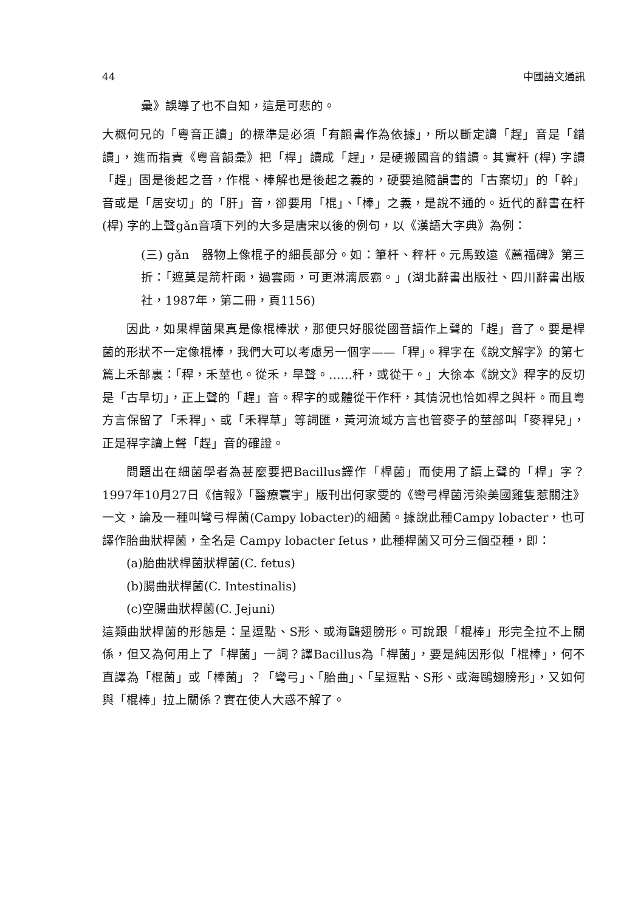44 中國語文通訊
彙》誤導了也不自知，這是可悲的。
大概何兄的「粵音正讀」的標準是必須「有韻書作為依據」，所以斷定讀「趕」音是「錯讀」，進而指責《粵音韻彙》把「桿」讀成「趕」，是硬搬國音的錯讀。其實杆 (桿) 字讀「趕」固是後起之音，作棍、棒解也是後起之義的，硬要追隨韻書的「古案切」的「幹」音或是「居安切」的「肝」音，卻要用「棍」、「棒」之義，是說不通的。近代的辭書在杆 (桿) 字的上聲gǎn音項下列的大多是唐宋以後的例句，以《漢語大字典》為例：
(三) gǎn　器物上像棍子的細長部分。如：筆杆、秤杆。元馬致遠《薦福碑》第三折：「遮莫是箭杆雨，過雲雨，可更淋漓辰霸。」(湖北辭書出版社、四川辭書出版社，1987年，第二冊，頁1156)
因此，如果桿菌果真是像棍棒狀，那便只好服從國音讀作上聲的「趕」音了。要是桿菌的形狀不一定像棍棒，我們大可以考慮另一個字——「稈」。稈字在《說文解字》的第七篇上禾部裏：「稈，禾莖也。從禾，旱聲。……秆，或從干。」大徐本《說文》稈字的反切是「古旱切」，正上聲的「趕」音。稈字的或體從干作秆，其情況也恰如桿之與杆。而且粵方言保留了「禾稈」、或「禾稈草」等詞匯，黃河流域方言也管麥子的莖部叫「麥稈兒」，正是稈字讀上聲「趕」音的確證。
問題出在細菌學者為甚麼要把Bacillus譯作「桿菌」而使用了讀上聲的「桿」字？1997年10月27日《信報》「醫療寰宇」版刊出何家雯的《彎弓桿菌污染美國雞隻惹關注》一文，論及一種叫彎弓桿菌(Campy lobacter)的細菌。據說此種Campy lobacter，也可譯作胎曲狀桿菌，全名是 Campy lobacter fetus，此種桿菌又可分三個亞種，即：
(a)胎曲狀桿菌狀桿菌(C. fetus)
(b)腸曲狀桿菌(C. Intestinalis)
(c)空腸曲狀桿菌(C. Jejuni)
這類曲狀桿菌的形態是：呈逗點、S形、或海鷗翅膀形。可說跟「棍棒」形完全拉不上關係，但又為何用上了「桿菌」一詞？譯Bacillus為「桿菌」，要是純因形似「棍棒」，何不直譯為「棍菌」或「棒菌」？「彎弓」、「胎曲」、「呈逗點、S形、或海鷗翅膀形」，又如何與「棍棒」拉上關係？實在使人大惑不解了。